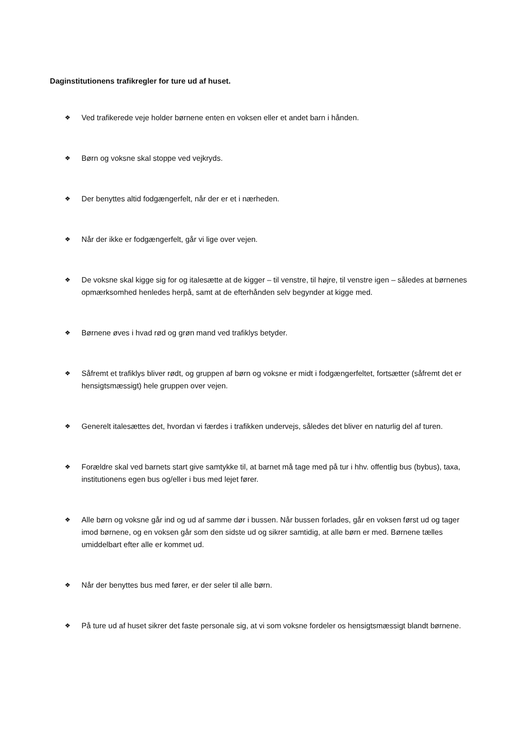Daginstitutionens trafikregler for ture ud af huset.
❖
Ved trafikerede veje holder børnene enten en voksen eller et andet barn i hånden.
❖
Børn og voksne skal stoppe ved vejkryds.
❖
Der benyttes altid fodgængerfelt, når der er et i nærheden.
❖
Når der ikke er fodgængerfelt, går vi lige over vejen.
❖
De voksne skal kigge sig for og italesætte at de kigger – til venstre, til højre, til venstre igen – således at børnenes opmærksomhed henledes herpå, samt at de efterhånden selv begynder at kigge med.
❖
Børnene øves i hvad rød og grøn mand ved trafiklys betyder.
❖
Såfremt et trafiklys bliver rødt, og gruppen af børn og voksne er midt i fodgængerfeltet, fortsætter (såfremt det er hensigtsmæssigt) hele gruppen over vejen.
❖
Generelt italesættes det, hvordan vi færdes i trafikken undervejs, således det bliver en naturlig del af turen.
❖
Forældre skal ved barnets start give samtykke til, at barnet må tage med på tur i hhv. offentlig bus (bybus), taxa, institutionens egen bus og/eller i bus med lejet fører.
❖
Alle børn og voksne går ind og ud af samme dør i bussen. Når bussen forlades, går en voksen først ud og tager imod børnene, og en voksen går som den sidste ud og sikrer samtidig, at alle børn er med. Børnene tælles umiddelbart efter alle er kommet ud.
❖
Når der benyttes bus med fører, er der seler til alle børn.
❖
På ture ud af huset sikrer det faste personale sig, at vi som voksne fordeler os hensigtsmæssigt blandt børnene.